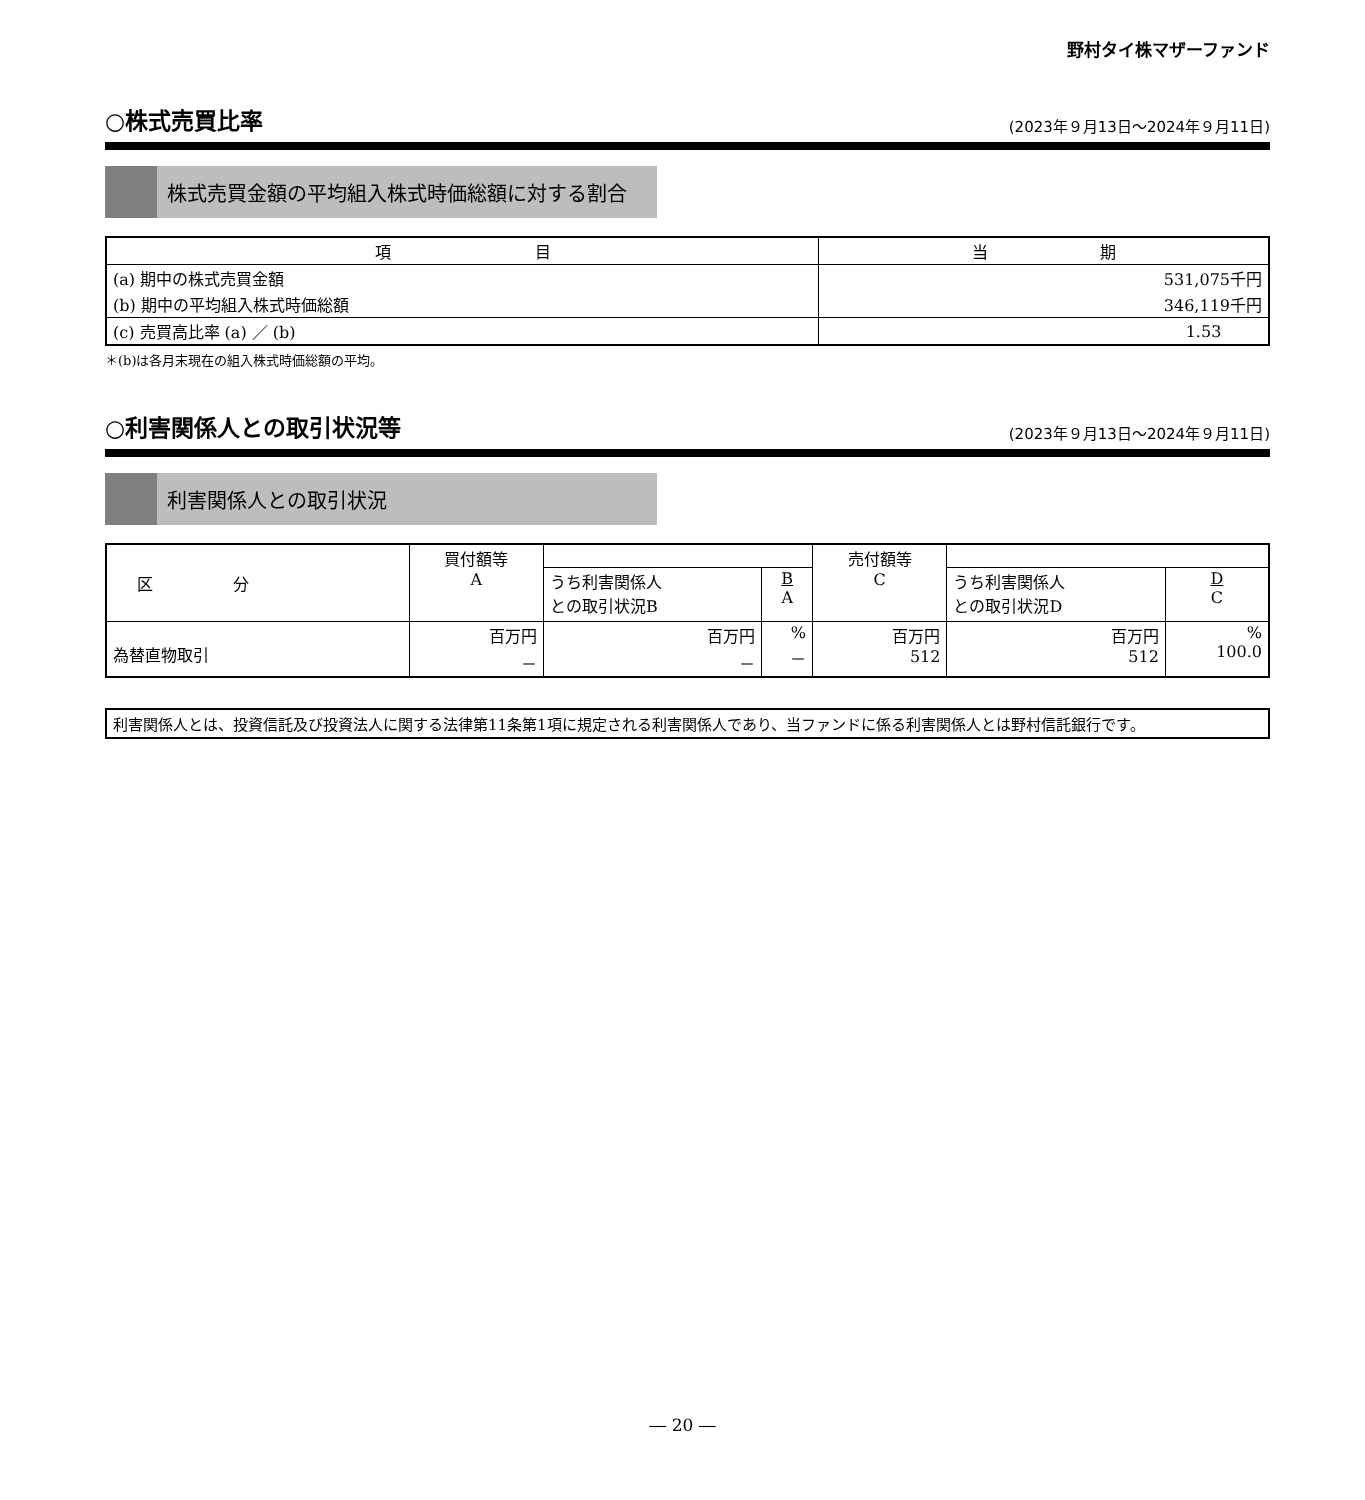野村タイ株マザーファンド
○株式売買比率
(2023年９月13日～2024年９月11日)
株式売買金額の平均組入株式時価総額に対する割合
| 項 目 | 当 期 |
| --- | --- |
| (a) 期中の株式売買金額 | 531,075千円 |
| (b) 期中の平均組入株式時価総額 | 346,119千円 |
| (c) 売買高比率 (a) ／ (b) | 1.53 |
＊(b)は各月末現在の組入株式時価総額の平均。
○利害関係人との取引状況等
(2023年９月13日～2024年９月11日)
利害関係人との取引状況
| 区 分 | 買付額等 A | | | 売付額等 C | | |
| | | うち利害関係人 との取引状況B | B A | | うち利害関係人 との取引状況D | D C |
| 為替直物取引 | 百万円 － | 百万円 － | % － | 百万円 512 | 百万円 512 | % 100.0 |
利害関係人とは、投資信託及び投資法人に関する法律第11条第1項に規定される利害関係人であり、当ファンドに係る利害関係人とは野村信託銀行です。
― 20 ―